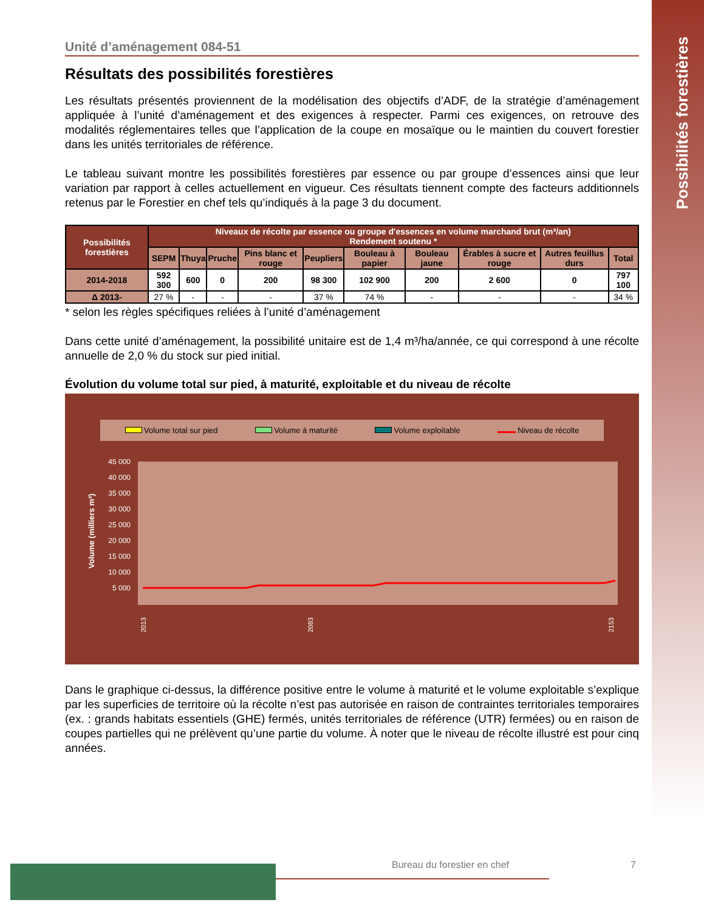Possibilités forestières
Unité d’aménagement 084-51
Résultats des possibilités forestières
Les résultats présentés proviennent de la modélisation des objectifs d’ADF, de la stratégie d’aménagement appliquée à l’unité d’aménagement et des exigences à respecter. Parmi ces exigences, on retrouve des modalités réglementaires telles que l’application de la coupe en mosaïque ou le maintien du couvert forestier dans les unités territoriales de référence.
Le tableau suivant montre les possibilités forestières par essence ou par groupe d’essences ainsi que leur variation par rapport à celles actuellement en vigueur. Ces résultats tiennent compte des facteurs additionnels retenus par le Forestier en chef tels qu’indiqués à la page 3 du document.
| Possibilités forestières | Niveaux de récolte par essence ou groupe d'essences en volume marchand brut (m³/an) Rendement soutenu * | | | | | | | | | |
| --- | --- | --- | --- | --- | --- | --- | --- | --- | --- | --- |
| | SEPM | Thuya | Pruche | Pins blanc et rouge | Peupliers | Bouleau à papier | Bouleau jaune | Érables à sucre et rouge | Autres feuillus durs | Total |
| 2014-2018 | 592 300 | 600 | 0 | 200 | 98 300 | 102 900 | 200 | 2 600 | 0 | 797 100 |
| Δ 2013- | 27 % | - | - | - | 37 % | 74 % | - | - | - | 34 % |
* selon les règles spécifiques reliées à l’unité d’aménagement
Dans cette unité d’aménagement, la possibilité unitaire est de 1,4 m³/ha/année, ce qui correspond à une récolte annuelle de 2,0 % du stock sur pied initial.
Évolution du volume total sur pied, à maturité, exploitable et du niveau de récolte
Volume total sur pied Volume à maturité Volume exploitable Niveau de récolte
Volume (milliers m³)
45 000
40 000
35 000
30 000
25 000
20 000
15 000
10 000
5 000
2013
2083
2153
Dans le graphique ci-dessus, la différence positive entre le volume à maturité et le volume exploitable s’explique par les superficies de territoire où la récolte n’est pas autorisée en raison de contraintes territoriales temporaires (ex. : grands habitats essentiels (GHE) fermés, unités territoriales de référence (UTR) fermées) ou en raison de coupes partielles qui ne prélèvent qu’une partie du volume. À noter que le niveau de récolte illustré est pour cinq années.
Bureau du forestier en chef 7